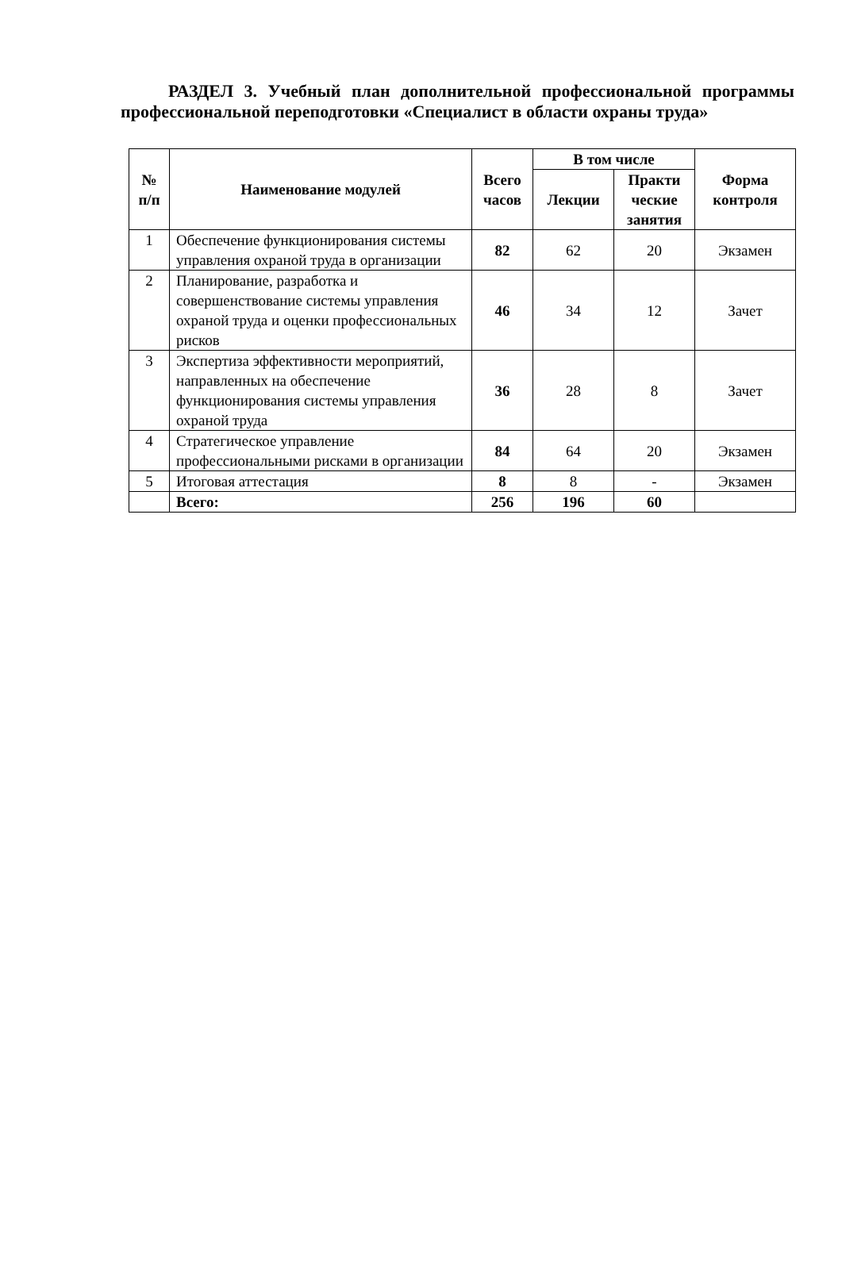РАЗДЕЛ 3. Учебный план дополнительной профессиональной программы профессиональной переподготовки «Специалист в области охраны труда»
| № п/п | Наименование модулей | Всего часов | В том числе | | Форма контроля |
| --- | --- | --- | --- | --- | --- |
| | | | Лекции | Практи ческие занятия | |
| 1 | Обеспечение функционирования системы управления охраной труда в организации | 82 | 62 | 20 | Экзамен |
| 2 | Планирование, разработка и совершенствование системы управления охраной труда и оценки профессиональных рисков | 46 | 34 | 12 | Зачет |
| 3 | Экспертиза эффективности мероприятий, направленных на обеспечение функционирования системы управления охраной труда | 36 | 28 | 8 | Зачет |
| 4 | Стратегическое управление профессиональными рисками в организации | 84 | 64 | 20 | Экзамен |
| 5 | Итоговая аттестация | 8 | 8 | - | Экзамен |
| | Всего: | 256 | 196 | 60 | |